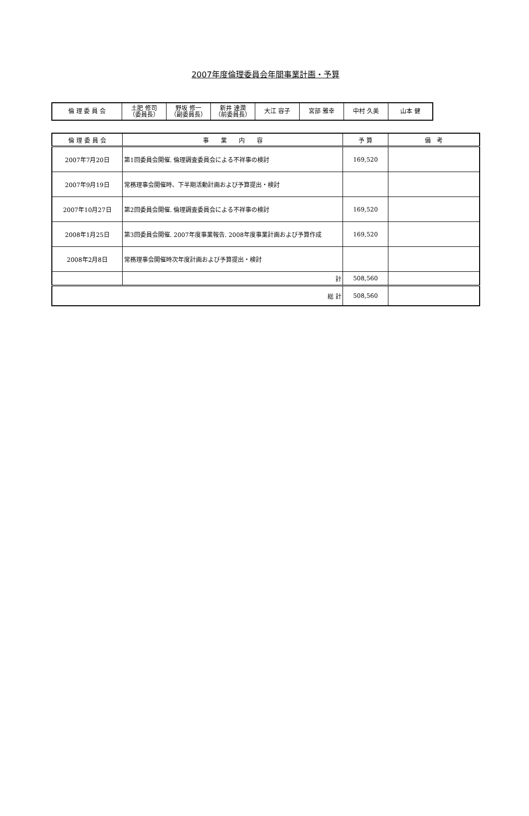2007年度倫理委員会年間事業計画・予算
| 倫 理 委 員 会 | 土肥 修司 （委員長） | 野坂 修一 （副委員長） | 新井 達潤 （前委員長） | 大江 容子 | 宮部 雅幸 | 中村 久美 | 山本 健 |
| 倫 理 委 員 会 | 事 業 内 容 | 予 算 | 備 考 |
| --- | --- | --- | --- |
| 2007年7月20日 | 第1回委員会開催. 倫理調査委員会による不祥事の検討 | 169,520 | |
| 2007年9月19日 | 常務理事会開催時、下半期活動計画および予算提出・検討 | | |
| 2007年10月27日 | 第2回委員会開催. 倫理調査委員会による不祥事の検討 | 169,520 | |
| 2008年1月25日 | 第3回委員会開催. 2007年度事業報告. 2008年度事業計画および予算作成 | 169,520 | |
| 2008年2月8日 | 常務理事会開催時次年度計画および予算提出・検討 | | |
| | 計 | 508,560 | |
| 総 計 | | 508,560 | |